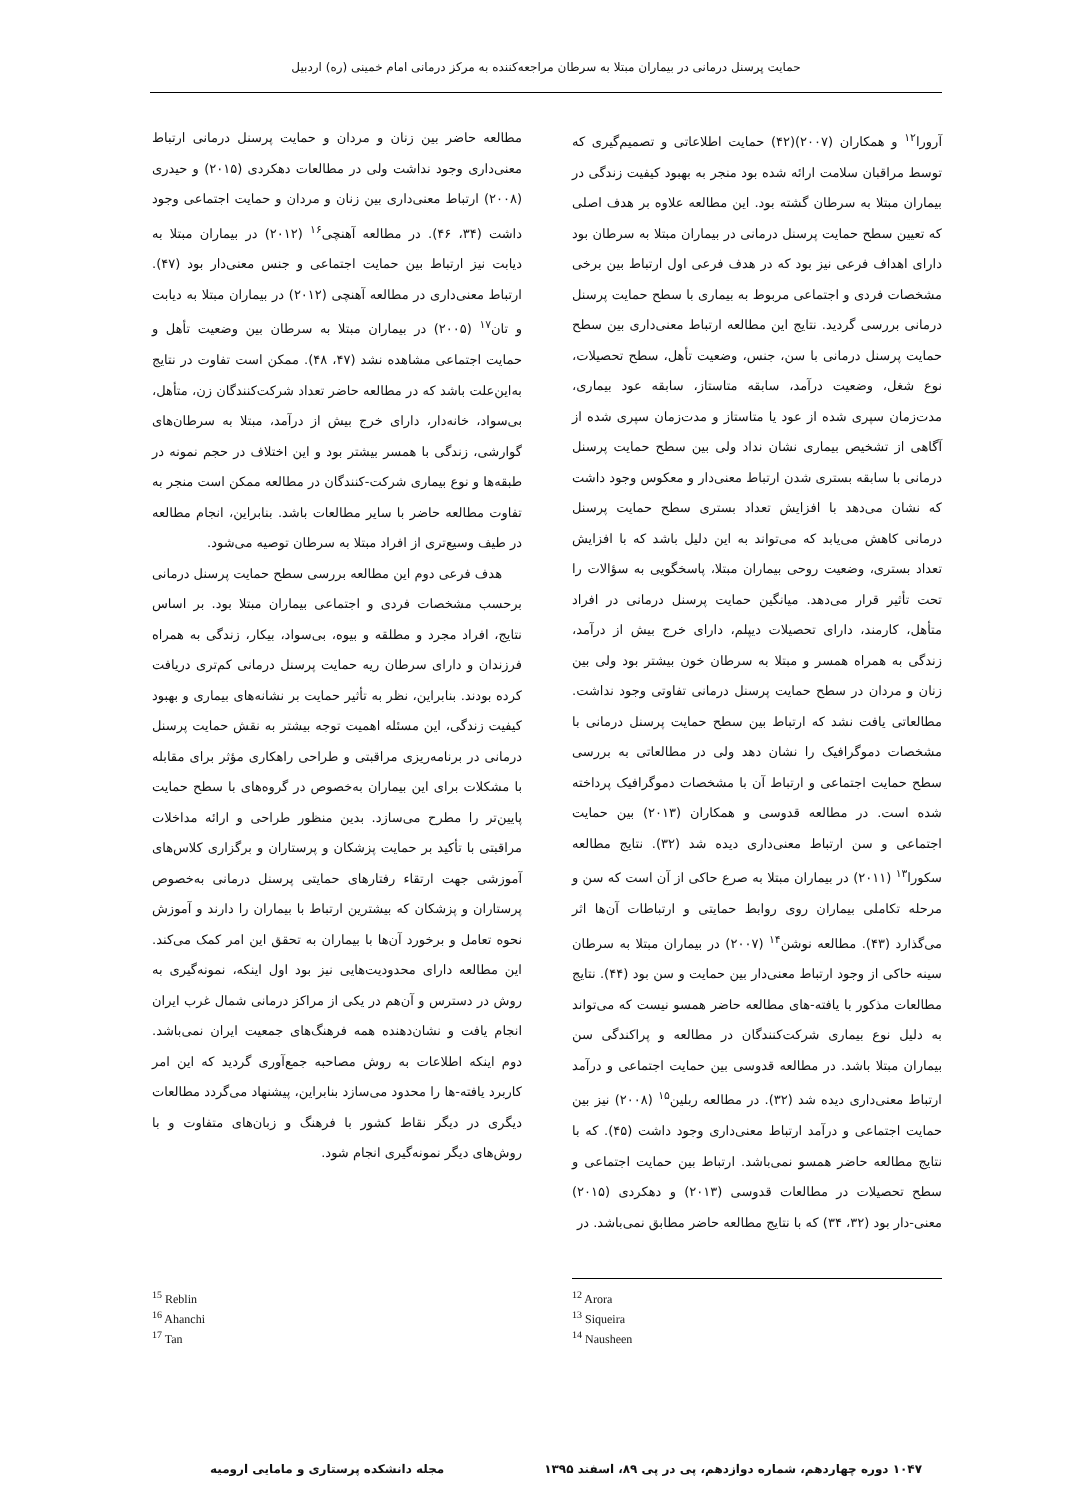حمایت پرسنل درمانی در بیماران مبتلا به سرطان مراجعه‌کننده به مرکز درمانی امام خمینی (ره) اردبیل
آرورا<sup>۱۲</sup> و همکاران (۲۰۰۷)(۴۲) حمایت اطلاعاتی و تصمیم‌گیری که توسط مراقبان سلامت ارائه شده بود منجر به بهبود کیفیت زندگی در بیماران مبتلا به سرطان گشته بود. این مطالعه علاوه بر هدف اصلی که تعیین سطح حمایت پرسنل درمانی در بیماران مبتلا به سرطان بود دارای اهداف فرعی نیز بود که در هدف فرعی اول ارتباط بین برخی مشخصات فردی و اجتماعی مربوط به بیماری با سطح حمایت پرسنل درمانی بررسی گردید. نتایج این مطالعه ارتباط معنی‌داری بین سطح حمایت پرسنل درمانی با سن، جنس، وضعیت تأهل، سطح تحصیلات، نوع شغل، وضعیت درآمد، سابقه متاستاز، سابقه عود بیماری، مدت‌زمان سپری شده از عود یا متاستاز و مدت‌زمان سپری شده از آگاهی از تشخیص بیماری نشان نداد ولی بین سطح حمایت پرسنل درمانی با سابقه بستری شدن ارتباط معنی‌دار و معکوس وجود داشت که نشان می‌دهد با افزایش تعداد بستری سطح حمایت پرسنل درمانی کاهش می‌یابد که می‌تواند به این دلیل باشد که با افزایش تعداد بستری، وضعیت روحی بیماران مبتلا، پاسخگویی به سؤالات را تحت تأثیر قرار می‌دهد. میانگین حمایت پرسنل درمانی در افراد متأهل، کارمند، دارای تحصیلات دیپلم، دارای خرج بیش از درآمد، زندگی به همراه همسر و مبتلا به سرطان خون بیشتر بود ولی بین زنان و مردان در سطح حمایت پرسنل درمانی تفاوتی وجود نداشت. مطالعاتی یافت نشد که ارتباط بین سطح حمایت پرسنل درمانی با مشخصات دموگرافیک را نشان دهد ولی در مطالعاتی به بررسی سطح حمایت اجتماعی و ارتباط آن با مشخصات دموگرافیک پرداخته شده است. در مطالعه قدوسی و همکاران (۲۰۱۳) بین حمایت اجتماعی و سن ارتباط معنی‌داری دیده شد (۳۲). نتایج مطالعه سکورا<sup>۱۳</sup> (۲۰۱۱) در بیماران مبتلا به صرع حاکی از آن است که سن و مرحله تکاملی بیماران روی روابط حمایتی و ارتباطات آن‌ها اثر می‌گذارد (۴۳). مطالعه نوشن<sup>۱۴</sup> (۲۰۰۷) در بیماران مبتلا به سرطان سینه حاکی از وجود ارتباط معنی‌دار بین حمایت و سن بود (۴۴). نتایج مطالعات مذکور با یافته-های مطالعه حاضر همسو نیست که می‌تواند به دلیل نوع بیماری شرکت‌کنندگان در مطالعه و پراکندگی سن بیماران مبتلا باشد. در مطالعه قدوسی بین حمایت اجتماعی و درآمد ارتباط معنی‌داری دیده شد (۳۲). در مطالعه ربلین<sup>۱۵</sup> (۲۰۰۸) نیز بین حمایت اجتماعی و درآمد ارتباط معنی‌داری وجود داشت (۴۵). که با نتایج مطالعه حاضر همسو نمی‌باشد. ارتباط بین حمایت اجتماعی و سطح تحصیلات در مطالعات قدوسی (۲۰۱۳) و دهکردی (۲۰۱۵) معنی-دار بود (۳۲، ۳۴) که با نتایج مطالعه حاضر مطابق نمی‌باشد. در
مطالعه حاضر بین زنان و مردان و حمایت پرسنل درمانی ارتباط معنی‌داری وجود نداشت ولی در مطالعات دهکردی (۲۰۱۵) و حیدری (۲۰۰۸) ارتباط معنی‌داری بین زنان و مردان و حمایت اجتماعی وجود داشت (۳۴، ۴۶). در مطالعه آهنچی<sup>۱۶</sup> (۲۰۱۲) در بیماران مبتلا به دیابت نیز ارتباط بین حمایت اجتماعی و جنس معنی‌دار بود (۴۷). ارتباط معنی‌داری در مطالعه آهنچی (۲۰۱۲) در بیماران مبتلا به دیابت و تان<sup>۱۷</sup> (۲۰۰۵) در بیماران مبتلا به سرطان بین وضعیت تأهل و حمایت اجتماعی مشاهده نشد (۴۷، ۴۸). ممکن است تفاوت در نتایج به‌این‌علت باشد که در مطالعه حاضر تعداد شرکت‌کنندگان زن، متأهل، بی‌سواد، خانه‌دار، دارای خرج بیش از درآمد، مبتلا به سرطان‌های گوارشی، زندگی با همسر بیشتر بود و این اختلاف در حجم نمونه در طبقه‌ها و نوع بیماری شرکت-کنندگان در مطالعه ممکن است منجر به تفاوت مطالعه حاضر با سایر مطالعات باشد. بنابراین، انجام مطالعه در طیف وسیع‌تری از افراد مبتلا به سرطان توصیه می‌شود.
هدف فرعی دوم این مطالعه بررسی سطح حمایت پرسنل درمانی برحسب مشخصات فردی و اجتماعی بیماران مبتلا بود. بر اساس نتایج، افراد مجرد و مطلقه و بیوه، بی‌سواد، بیکار، زندگی به همراه فرزندان و دارای سرطان ریه حمایت پرسنل درمانی کم‌تری دریافت کرده بودند. بنابراین، نظر به تأثیر حمایت بر نشانه‌های بیماری و بهبود کیفیت زندگی، این مسئله اهمیت توجه بیشتر به نقش حمایت پرسنل درمانی در برنامه‌ریزی مراقبتی و طراحی راهکاری مؤثر برای مقابله با مشکلات برای این بیماران به‌خصوص در گروه‌های با سطح حمایت پایین‌تر را مطرح می‌سازد. بدین منظور طراحی و ارائه مداخلات مراقبتی با تأکید بر حمایت پزشکان و پرستاران و برگزاری کلاس‌های آموزشی جهت ارتقاء رفتارهای حمایتی پرسنل درمانی به‌خصوص پرستاران و پزشکان که بیشترین ارتباط با بیماران را دارند و آموزش نحوه تعامل و برخورد آن‌ها با بیماران به تحقق این امر کمک می‌کند. این مطالعه دارای محدودیت‌هایی نیز بود اول اینکه، نمونه‌گیری به روش در دسترس و آن‌هم در یکی از مراکز درمانی شمال غرب ایران انجام یافت و نشان‌دهنده همه فرهنگ‌های جمعیت ایران نمی‌باشد. دوم اینکه اطلاعات به روش مصاحبه جمع‌آوری گردید که این امر کاربرد یافته-ها را محدود می‌سازد بنابراین، پیشنهاد می‌گردد مطالعات دیگری در دیگر نقاط کشور با فرهنگ و زبان‌های متفاوت و با روش‌های دیگر نمونه‌گیری انجام شود.
<sup>12</sup> Arora
<sup>13</sup> Siqueira
<sup>14</sup> Nausheen
<sup>15</sup> Reblin
<sup>16</sup> Ahanchi
<sup>17</sup> Tan
۱۰۴۷ دوره چهاردهم، شماره دوازدهم، پی در پی ۸۹، اسفند ۱۳۹۵ مجله دانشکده پرستاری و مامایی ارومیه